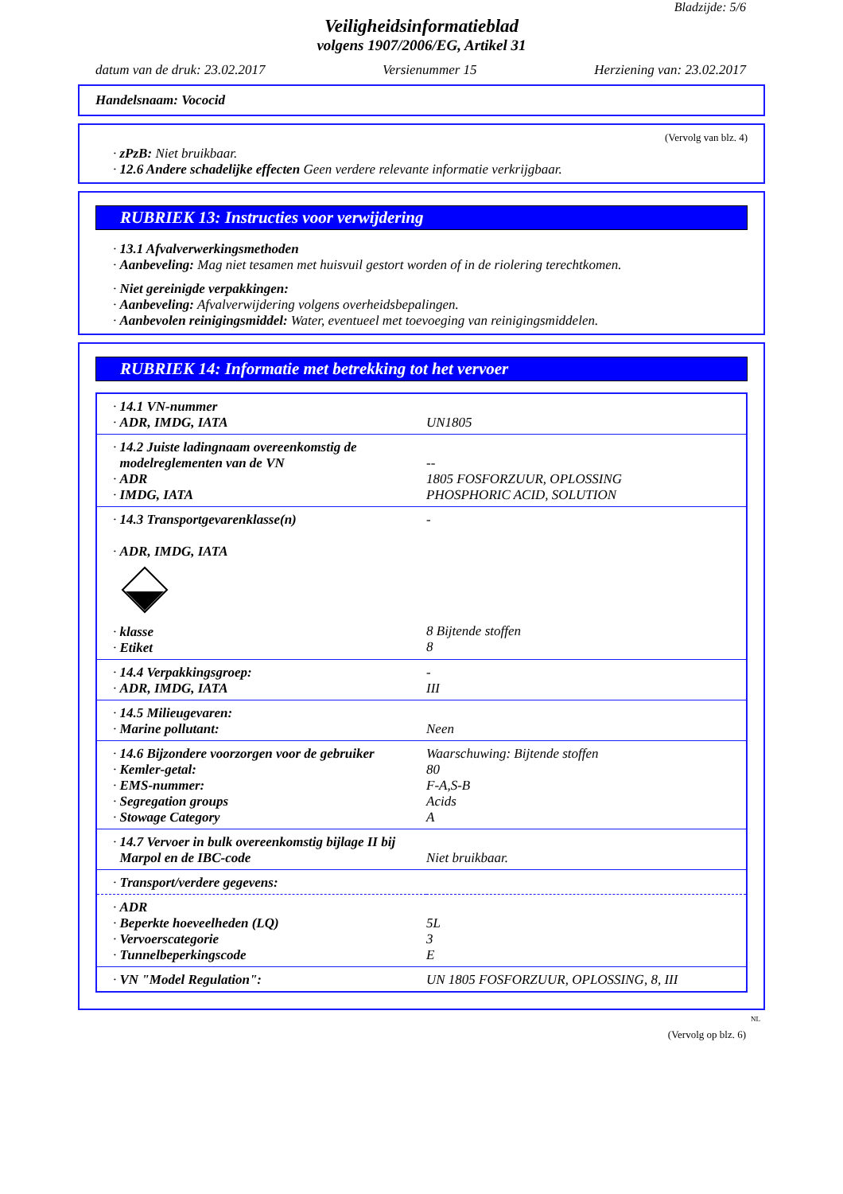Bladzijde: 5/6
Veiligheidsinformatieblad
volgens 1907/2006/EG, Artikel 31
datum van de druk: 23.02.2017 Versienummer 15 Herziening van: 23.02.2017
Handelsnaam: Vococid
(Vervolg van blz. 4)
· zPzB: Niet bruikbaar.
· 12.6 Andere schadelijke effecten Geen verdere relevante informatie verkrijgbaar.
RUBRIEK 13: Instructies voor verwijdering
· 13.1 Afvalverwerkingsmethoden
· Aanbeveling: Mag niet tesamen met huisvuil gestort worden of in de riolering terechtkomen.
· Niet gereinigde verpakkingen:
· Aanbeveling: Afvalverwijdering volgens overheidsbepalingen.
· Aanbevolen reinigingsmiddel: Water, eventueel met toevoeging van reinigingsmiddelen.
RUBRIEK 14: Informatie met betrekking tot het vervoer
| · 14.1 VN-nummer · ADR, IMDG, IATA | UN1805 |
| · 14.2 Juiste ladingnaam overeenkomstig de modelreglementen van de VN · ADR · IMDG, IATA | -- 1805 FOSFORZUUR, OPLOSSING PHOSPHORIC ACID, SOLUTION |
| · 14.3 Transportgevarenklasse(n) · ADR, IMDG, IATA · klasse · Etiket | - 8 Bijtende stoffen 8 |
| · 14.4 Verpakkingsgroep: · ADR, IMDG, IATA | - III |
| · 14.5 Milieugevaren: · Marine pollutant: | Neen |
| · 14.6 Bijzondere voorzorgen voor de gebruiker · Kemler-getal: · EMS-nummer: · Segregation groups · Stowage Category | Waarschuwing: Bijtende stoffen 80 F-A,S-B Acids A |
| · 14.7 Vervoer in bulk overeenkomstig bijlage II bij Marpol en de IBC-code | Niet bruikbaar. |
| · Transport/verdere gegevens: | |
| · ADR · Beperkte hoeveelheden (LQ) · Vervoerscategorie · Tunnelbeperkingscode | 5L 3 E |
| · VN "Model Regulation": | UN 1805 FOSFORZUUR, OPLOSSING, 8, III |
NL
(Vervolg op blz. 6)